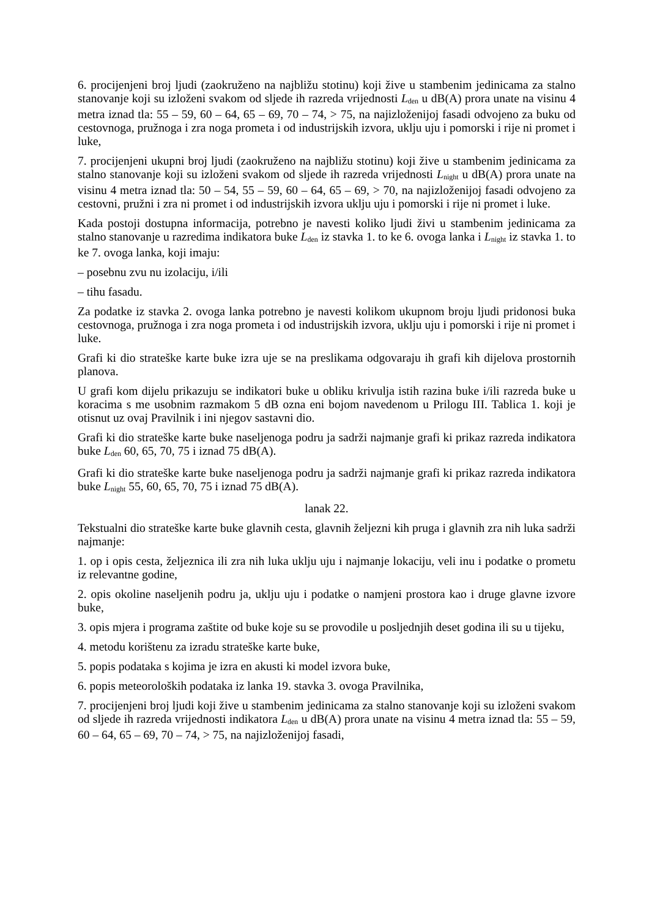6. procijenjeni broj ljudi (zaokruženo na najbližu stotinu) koji žive u stambenim jedinicama za stalno stanovanje koji su izloženi svakom od sljede ih razreda vrijednosti L<sub>den</sub> u dB(A) prora unate na visinu 4 metra iznad tla: 55 – 59, 60 – 64, 65 – 69, 70 – 74, > 75, na najizloženijoj fasadi odvojeno za buku od cestovnoga, pružnoga i zra noga prometa i od industrijskih izvora, uklju uju i pomorski i rije ni promet i luke,
7. procijenjeni ukupni broj ljudi (zaokruženo na najbližu stotinu) koji žive u stambenim jedinicama za stalno stanovanje koji su izloženi svakom od sljede ih razreda vrijednosti L<sub>night</sub> u dB(A) prora unate na visinu 4 metra iznad tla: 50 – 54, 55 – 59, 60 – 64, 65 – 69, > 70, na najizloženijoj fasadi odvojeno za cestovni, pružni i zra ni promet i od industrijskih izvora uklju uju i pomorski i rije ni promet i luke.
Kada postoji dostupna informacija, potrebno je navesti koliko ljudi živi u stambenim jedinicama za stalno stanovanje u razredima indikatora buke L<sub>den</sub> iz stavka 1. to ke 6. ovoga lanka i L<sub>night</sub> iz stavka 1. to ke 7. ovoga lanka, koji imaju:
– posebnu zvu nu izolaciju, i/ili
– tihu fasadu.
Za podatke iz stavka 2. ovoga lanka potrebno je navesti kolikom ukupnom broju ljudi pridonosi buka cestovnoga, pružnoga i zra noga prometa i od industrijskih izvora, uklju uju i pomorski i rije ni promet i luke.
Grafi ki dio strateške karte buke izra uje se na preslikama odgovaraju ih grafi kih dijelova prostornih planova.
U grafi kom dijelu prikazuju se indikatori buke u obliku krivulja istih razina buke i/ili razreda buke u koracima s me usobnim razmakom 5 dB ozna eni bojom navedenom u Prilogu III. Tablica 1. koji je otisnut uz ovaj Pravilnik i ini njegov sastavni dio.
Grafi ki dio strateške karte buke naseljenoga podru ja sadrži najmanje grafi ki prikaz razreda indikatora buke L<sub>den</sub> 60, 65, 70, 75 i iznad 75 dB(A).
Grafi ki dio strateške karte buke naseljenoga podru ja sadrži najmanje grafi ki prikaz razreda indikatora buke L<sub>night</sub> 55, 60, 65, 70, 75 i iznad 75 dB(A).
lanak 22.
Tekstualni dio strateške karte buke glavnih cesta, glavnih željezni kih pruga i glavnih zra nih luka sadrži najmanje:
1. op i opis cesta, željeznica ili zra nih luka uklju uju i najmanje lokaciju, veli inu i podatke o prometu iz relevantne godine,
2. opis okoline naseljenih podru ja, uklju uju i podatke o namjeni prostora kao i druge glavne izvore buke,
3. opis mjera i programa zaštite od buke koje su se provodile u posljednjih deset godina ili su u tijeku,
4. metodu korištenu za izradu strateške karte buke,
5. popis podataka s kojima je izra en akusti ki model izvora buke,
6. popis meteoroloških podataka iz lanka 19. stavka 3. ovoga Pravilnika,
7. procijenjeni broj ljudi koji žive u stambenim jedinicama za stalno stanovanje koji su izloženi svakom od sljede ih razreda vrijednosti indikatora L<sub>den</sub> u dB(A) prora unate na visinu 4 metra iznad tla: 55 – 59, 60 – 64, 65 – 69, 70 – 74, > 75, na najizloženijoj fasadi,